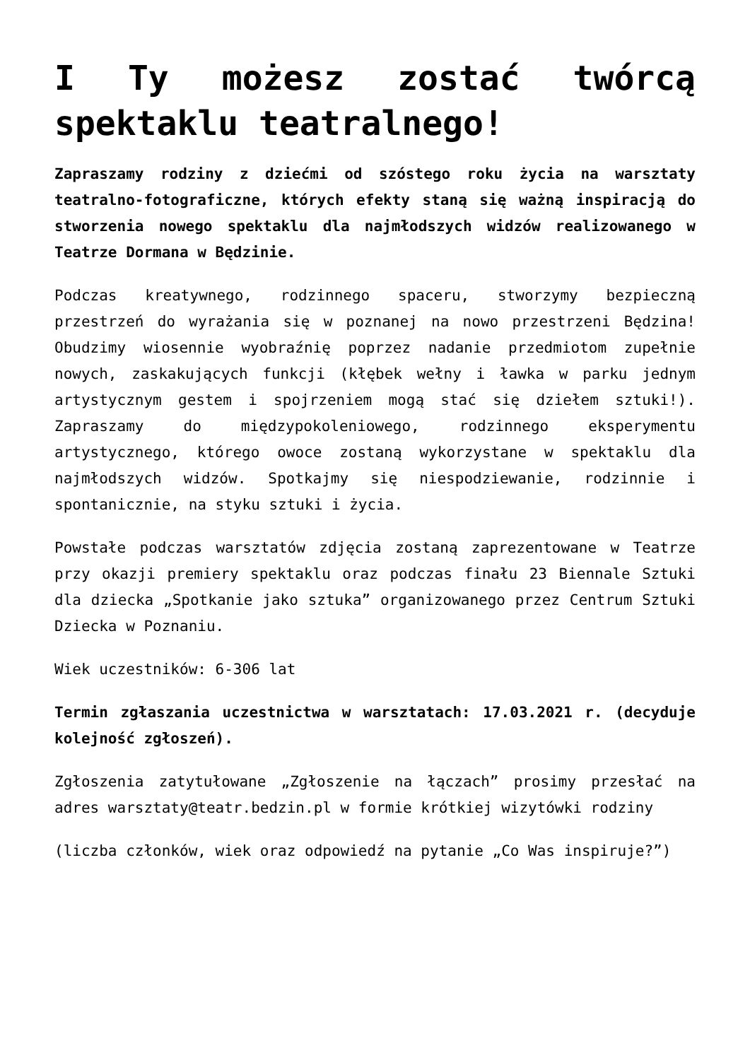I Ty możesz zostać twórcą spektaklu teatralnego!
Zapraszamy rodziny z dziećmi od szóstego roku życia na warsztaty teatralno-fotograficzne, których efekty staną się ważną inspiracją do stworzenia nowego spektaklu dla najmłodszych widzów realizowanego w Teatrze Dormana w Będzinie.
Podczas kreatywnego, rodzinnego spaceru, stworzymy bezpieczną przestrzeń do wyrażania się w poznanej na nowo przestrzeni Będzina! Obudzimy wiosennie wyobraźnię poprzez nadanie przedmiotom zupełnie nowych, zaskakujących funkcji (kłębek wełny i ławka w parku jednym artystycznym gestem i spojrzeniem mogą stać się dziełem sztuki!). Zapraszamy do międzypokoleniowego, rodzinnego eksperymentu artystycznego, którego owoce zostaną wykorzystane w spektaklu dla najmłodszych widzów. Spotkajmy się niespodziewanie, rodzinnie i spontanicznie, na styku sztuki i życia.
Powstałe podczas warsztatów zdjęcia zostaną zaprezentowane w Teatrze przy okazji premiery spektaklu oraz podczas finału 23 Biennale Sztuki dla dziecka „Spotkanie jako sztuka” organizowanego przez Centrum Sztuki Dziecka w Poznaniu.
Wiek uczestników: 6-306 lat
Termin zgłaszania uczestnictwa w warsztatach: 17.03.2021 r. (decyduje kolejność zgłoszeń).
Zgłoszenia zatytułowane „Zgłoszenie na łączach” prosimy przesłać na adres warsztaty@teatr.bedzin.pl w formie krótkiej wizytówki rodziny
(liczba członków, wiek oraz odpowiedź na pytanie „Co Was inspiruje?”)